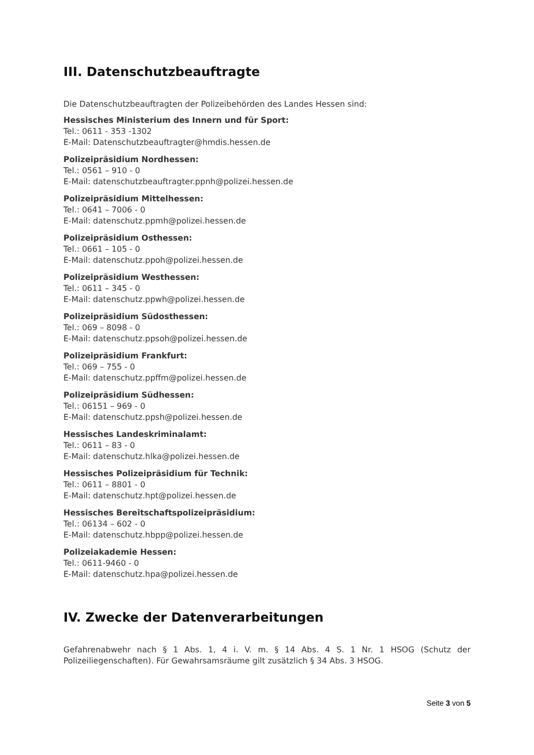III. Datenschutzbeauftragte
Die Datenschutzbeauftragten der Polizeibehörden des Landes Hessen sind:
Hessisches Ministerium des Innern und für Sport:
Tel.: 0611 - 353 -1302
E-Mail: Datenschutzbeauftragter@hmdis.hessen.de
Polizeipräsidium Nordhessen:
Tel.: 0561 – 910 - 0
E-Mail: datenschutzbeauftragter.ppnh@polizei.hessen.de
Polizeipräsidium Mittelhessen:
Tel.: 0641 – 7006 - 0
E-Mail: datenschutz.ppmh@polizei.hessen.de
Polizeipräsidium Osthessen:
Tel.: 0661 – 105 - 0
E-Mail: datenschutz.ppoh@polizei.hessen.de
Polizeipräsidium Westhessen:
Tel.: 0611 – 345 - 0
E-Mail: datenschutz.ppwh@polizei.hessen.de
Polizeipräsidium Südosthessen:
Tel.: 069 – 8098 - 0
E-Mail: datenschutz.ppsoh@polizei.hessen.de
Polizeipräsidium Frankfurt:
Tel.: 069 – 755 - 0
E-Mail: datenschutz.ppffm@polizei.hessen.de
Polizeipräsidium Südhessen:
Tel.: 06151 – 969 - 0
E-Mail: datenschutz.ppsh@polizei.hessen.de
Hessisches Landeskriminalamt:
Tel.: 0611 – 83 - 0
E-Mail: datenschutz.hlka@polizei.hessen.de
Hessisches Polizeipräsidium für Technik:
Tel.: 0611 – 8801 - 0
E-Mail: datenschutz.hpt@polizei.hessen.de
Hessisches Bereitschaftspolizeipräsidium:
Tel.: 06134 – 602 - 0
E-Mail: datenschutz.hbpp@polizei.hessen.de
Polizeiakademie Hessen:
Tel.: 0611-9460 - 0
E-Mail: datenschutz.hpa@polizei.hessen.de
IV. Zwecke der Datenverarbeitungen
Gefahrenabwehr nach § 1 Abs. 1, 4 i. V. m. § 14 Abs. 4 S. 1 Nr. 1 HSOG (Schutz der Polizeiliegenschaften). Für Gewahrsamsräume gilt zusätzlich § 34 Abs. 3 HSOG.
Seite 3 von 5